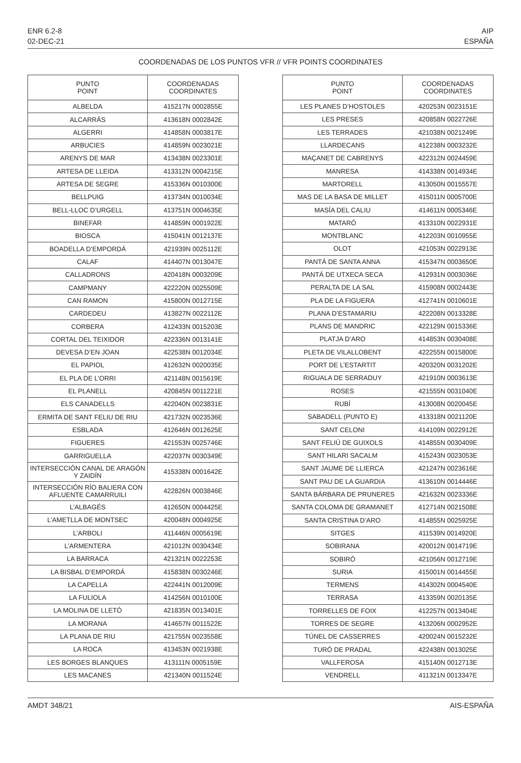ENR 6.2-8
02-DEC-21
AIP
ESPAÑA
COORDENADAS DE LOS PUNTOS VFR // VFR POINTS COORDINATES
| PUNTO POINT | COORDENADAS COORDINATES |
| --- | --- |
| ALBELDA | 415217N 0002855E |
| ALCARRÁS | 413618N 0002842E |
| ALGERRI | 414858N 0003817E |
| ARBUCIES | 414859N 0023021E |
| ARENYS DE MAR | 413438N 0023301E |
| ARTESA DE LLEIDA | 413312N 0004215E |
| ARTESA DE SEGRE | 415336N 0010300E |
| BELLPUIG | 413734N 0010034E |
| BELL-LLOC D’URGELL | 413751N 0004635E |
| BINEFAR | 414859N 0001922E |
| BIOSCA | 415041N 0012137E |
| BOADELLA D’EMPORDÁ | 421939N 0025112E |
| CALAF | 414407N 0013047E |
| CALLADRONS | 420418N 0003209E |
| CAMPMANY | 422220N 0025509E |
| CAN RAMON | 415800N 0012715E |
| CARDEDEU | 413827N 0022112E |
| CORBERA | 412433N 0015203E |
| CORTAL DEL TEIXIDOR | 422336N 0013141E |
| DEVESA D’EN JOAN | 422538N 0012034E |
| EL PAPIOL | 412632N 0020035E |
| EL PLA DE L’ORRI | 421148N 0015619E |
| EL PLANELL | 420845N 0011221E |
| ELS CANADELLS | 422040N 0023831E |
| ERMITA DE SANT FELIU DE RIU | 421732N 0023536E |
| ESBLADA | 412646N 0012625E |
| FIGUERES | 421553N 0025746E |
| GARRIGUELLA | 422037N 0030349E |
| INTERSECCIÓN CANAL DE ARAGÓN Y ZAIDÍN | 415338N 0001642E |
| INTERSECCIÓN RÍO BALIERA CON AFLUENTE CAMARRUILI | 422826N 0003846E |
| L’ALBAGÉS | 412650N 0004425E |
| L’AMETLLA DE MONTSEC | 420048N 0004925E |
| L’ARBOLI | 411446N 0005619E |
| L’ARMENTERA | 421012N 0030434E |
| LA BARRACA | 421321N 0022253E |
| LA BISBAL D’EMPORDÁ | 415838N 0030246E |
| LA CAPELLA | 422441N 0012009E |
| LA FULIOLA | 414256N 0010100E |
| LA MOLINA DE LLETÓ | 421835N 0013401E |
| LA MORANA | 414657N 0011522E |
| LA PLANA DE RIU | 421755N 0023558E |
| LA ROCA | 413453N 0021938E |
| LES BORGES BLANQUES | 413111N 0005159E |
| LES MACANES | 421340N 0011524E |
| PUNTO POINT | COORDENADAS COORDINATES |
| --- | --- |
| LES PLANES D’HOSTOLES | 420253N 0023151E |
| LES PRESES | 420858N 0022726E |
| LES TERRADES | 421038N 0021249E |
| LLARDECANS | 412238N 0003232E |
| MAÇANET DE CABRENYS | 422312N 0024459E |
| MANRESA | 414338N 0014934E |
| MARTORELL | 413050N 0015557E |
| MAS DE LA BASA DE MILLET | 415011N 0005700E |
| MASÍA DEL CALIU | 414611N 0005346E |
| MATARÓ | 413310N 0022931E |
| MONTBLANC | 412203N 0010955E |
| OLOT | 421053N 0022913E |
| PANTÁ DE SANTA ANNA | 415347N 0003650E |
| PANTÁ DE UTXECA SECA | 412931N 0003036E |
| PERALTA DE LA SAL | 415908N 0002443E |
| PLA DE LA FIGUERA | 412741N 0010601E |
| PLANA D’ESTAMARIU | 422208N 0013328E |
| PLANS DE MANDRIC | 422129N 0015336E |
| PLATJA D’ARO | 414853N 0030408E |
| PLETA DE VILALLOBENT | 422255N 0015800E |
| PORT DE L’ESTARTIT | 420320N 0031202E |
| RIGUALA DE SERRADUY | 421910N 0003613E |
| ROSES | 421555N 0031040E |
| RUBÍ | 413008N 0020045E |
| SABADELL (PUNTO E) | 413318N 0021120E |
| SANT CELONI | 414109N 0022912E |
| SANT FELIÚ DE GUIXOLS | 414855N 0030409E |
| SANT HILARI SACALM | 415243N 0023053E |
| SANT JAUME DE LLIERCA | 421247N 0023616E |
| SANT PAU DE LA GUARDIA | 413610N 0014446E |
| SANTA BÁRBARA DE PRUNERES | 421632N 0023336E |
| SANTA COLOMA DE GRAMANET | 412714N 0021508E |
| SANTA CRISTINA D’ARO | 414855N 0025925E |
| SITGES | 411539N 0014920E |
| SOBIRANA | 420012N 0014719E |
| SOBIRÓ | 421056N 0012719E |
| SURIA | 415001N 0014455E |
| TERMENS | 414302N 0004540E |
| TERRASA | 413359N 0020135E |
| TORRELLES DE FOIX | 412257N 0013404E |
| TORRES DE SEGRE | 413206N 0002952E |
| TÚNEL DE CASSERRES | 420024N 0015232E |
| TURÓ DE PRADAL | 422438N 0013025E |
| VALLFEROSA | 415140N 0012713E |
| VENDRELL | 411321N 0013347E |
AMDT 348/21 AIS-ESPAÑA